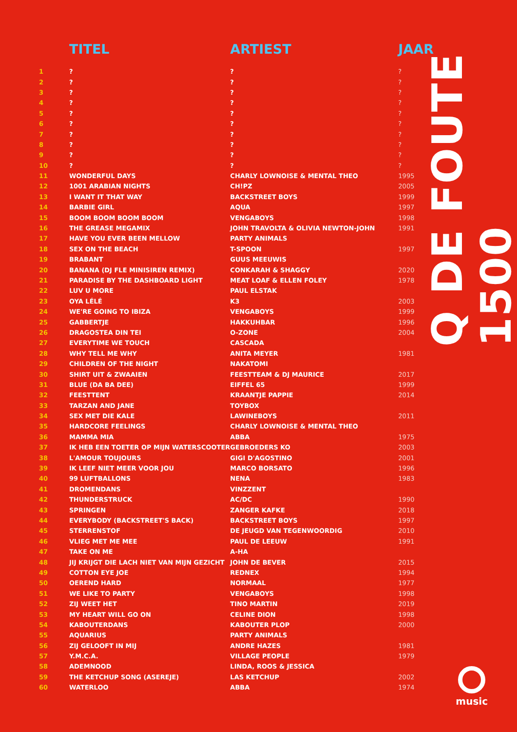| | TITEL | ARTIEST | JAAR |
| --- | --- | --- | --- |
| 1 | ? | ? | ? |
| 2 | ? | ? | ? |
| 3 | ? | ? | ? |
| 4 | ? | ? | ? |
| 5 | ? | ? | ? |
| 6 | ? | ? | ? |
| 7 | ? | ? | ? |
| 8 | ? | ? | ? |
| 9 | ? | ? | ? |
| 10 | ? | ? | ? |
| 11 | WONDERFUL DAYS | CHARLY LOWNOISE & MENTAL THEO | 1995 |
| 12 | 1001 ARABIAN NIGHTS | CH!PZ | 2005 |
| 13 | I WANT IT THAT WAY | BACKSTREET BOYS | 1999 |
| 14 | BARBIE GIRL | AQUA | 1997 |
| 15 | BOOM BOOM BOOM BOOM | VENGABOYS | 1998 |
| 16 | THE GREASE MEGAMIX | JOHN TRAVOLTA & OLIVIA NEWTON-JOHN | 1991 |
| 17 | HAVE YOU EVER BEEN MELLOW | PARTY ANIMALS | |
| 18 | SEX ON THE BEACH | T-SPOON | 1997 |
| 19 | BRABANT | GUUS MEEUWIS | |
| 20 | BANANA (DJ FLE MINISIREN REMIX) | CONKARAH & SHAGGY | 2020 |
| 21 | PARADISE BY THE DASHBOARD LIGHT | MEAT LOAF & ELLEN FOLEY | 1978 |
| 22 | LUV U MORE | PAUL ELSTAK | |
| 23 | OYA LÉLÉ | K3 | 2003 |
| 24 | WE'RE GOING TO IBIZA | VENGABOYS | 1999 |
| 25 | GABBERTJE | HAKKUHBAR | 1996 |
| 26 | DRAGOSTEA DIN TEI | O-ZONE | 2004 |
| 27 | EVERYTIME WE TOUCH | CASCADA | |
| 28 | WHY TELL ME WHY | ANITA MEYER | 1981 |
| 29 | CHILDREN OF THE NIGHT | NAKATOMI | |
| 30 | SHIRT UIT & ZWAAIEN | FEESTTEAM & DJ MAURICE | 2017 |
| 31 | BLUE (DA BA DEE) | EIFFEL 65 | 1999 |
| 32 | FEESTTENT | KRAANTJE PAPPIE | 2014 |
| 33 | TARZAN AND JANE | TOYBOX | |
| 34 | SEX MET DIE KALE | LAWINEBOYS | 2011 |
| 35 | HARDCORE FEELINGS | CHARLY LOWNOISE & MENTAL THEO | |
| 36 | MAMMA MIA | ABBA | 1975 |
| 37 | IK HEB EEN TOETER OP MIJN WATERSCOOTER | GEBROEDERS KO | 2003 |
| 38 | L'AMOUR TOUJOURS | GIGI D'AGOSTINO | 2001 |
| 39 | IK LEEF NIET MEER VOOR JOU | MARCO BORSATO | 1996 |
| 40 | 99 LUFTBALLONS | NENA | 1983 |
| 41 | DROMENDANS | VINZZENT | |
| 42 | THUNDERSTRUCK | AC/DC | 1990 |
| 43 | SPRINGEN | ZANGER KAFKE | 2018 |
| 44 | EVERYBODY (BACKSTREET'S BACK) | BACKSTREET BOYS | 1997 |
| 45 | STERRENSTOF | DE JEUGD VAN TEGENWOORDIG | 2010 |
| 46 | VLIEG MET ME MEE | PAUL DE LEEUW | 1991 |
| 47 | TAKE ON ME | A-HA | |
| 48 | JIJ KRIJGT DIE LACH NIET VAN MIJN GEZICHT | JOHN DE BEVER | 2015 |
| 49 | COTTON EYE JOE | REDNEX | 1994 |
| 50 | OEREND HARD | NORMAAL | 1977 |
| 51 | WE LIKE TO PARTY | VENGABOYS | 1998 |
| 52 | ZIJ WEET HET | TINO MARTIN | 2019 |
| 53 | MY HEART WILL GO ON | CELINE DION | 1998 |
| 54 | KABOUTERDANS | KABOUTER PLOP | 2000 |
| 55 | AQUARIUS | PARTY ANIMALS | |
| 56 | ZIJ GELOOFT IN MIJ | ANDRE HAZES | 1981 |
| 57 | Y.M.C.A. | VILLAGE PEOPLE | 1979 |
| 58 | ADEMNOOD | LINDA, ROOS & JESSICA | |
| 59 | THE KETCHUP SONG (ASEREJE) | LAS KETCHUP | 2002 |
| 60 | WATERLOO | ABBA | 1974 |
Q DE FOUTE 1500
music